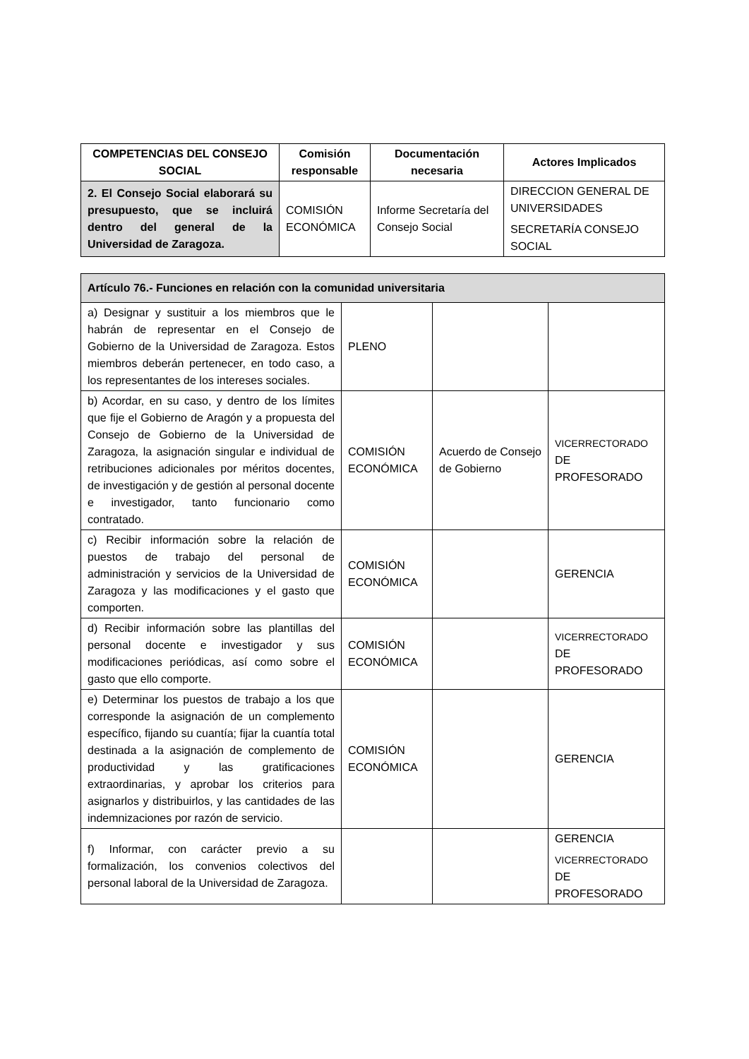| COMPETENCIAS DEL CONSEJO SOCIAL | Comisión responsable | Documentación necesaria | Actores Implicados |
| --- | --- | --- | --- |
| 2. El Consejo Social elaborará su presupuesto, que se incluirá dentro del general de la Universidad de Zaragoza. | COMISIÓN ECONÓMICA | Informe Secretaría del Consejo Social | DIRECCION GENERAL DE UNIVERSIDADES SECRETARÍA CONSEJO SOCIAL |
| Artículo 76.- Funciones en relación con la comunidad universitaria | | | |
| a) Designar y sustituir a los miembros que le habrán de representar en el Consejo de Gobierno de la Universidad de Zaragoza. Estos miembros deberán pertenecer, en todo caso, a los representantes de los intereses sociales. | PLENO | | |
| b) Acordar, en su caso, y dentro de los límites que fije el Gobierno de Aragón y a propuesta del Consejo de Gobierno de la Universidad de Zaragoza, la asignación singular e individual de retribuciones adicionales por méritos docentes, de investigación y de gestión al personal docente e investigador, tanto funcionario como contratado. | COMISIÓN ECONÓMICA | Acuerdo de Consejo de Gobierno | VICERRECTORADO DE PROFESORADO |
| c) Recibir información sobre la relación de puestos de trabajo del personal de administración y servicios de la Universidad de Zaragoza y las modificaciones y el gasto que comporten. | COMISIÓN ECONÓMICA | | GERENCIA |
| d) Recibir información sobre las plantillas del personal docente e investigador y sus modificaciones periódicas, así como sobre el gasto que ello comporte. | COMISIÓN ECONÓMICA | | VICERRECTORADO DE PROFESORADO |
| e) Determinar los puestos de trabajo a los que corresponde la asignación de un complemento específico, fijando su cuantía; fijar la cuantía total destinada a la asignación de complemento de productividad y las gratificaciones extraordinarias, y aprobar los criterios para asignarlos y distribuirlos, y las cantidades de las indemnizaciones por razón de servicio. | COMISIÓN ECONÓMICA | | GERENCIA |
| f) Informar, con carácter previo a su formalización, los convenios colectivos del personal laboral de la Universidad de Zaragoza. | | | GERENCIA VICERRECTORADO DE PROFESORADO |